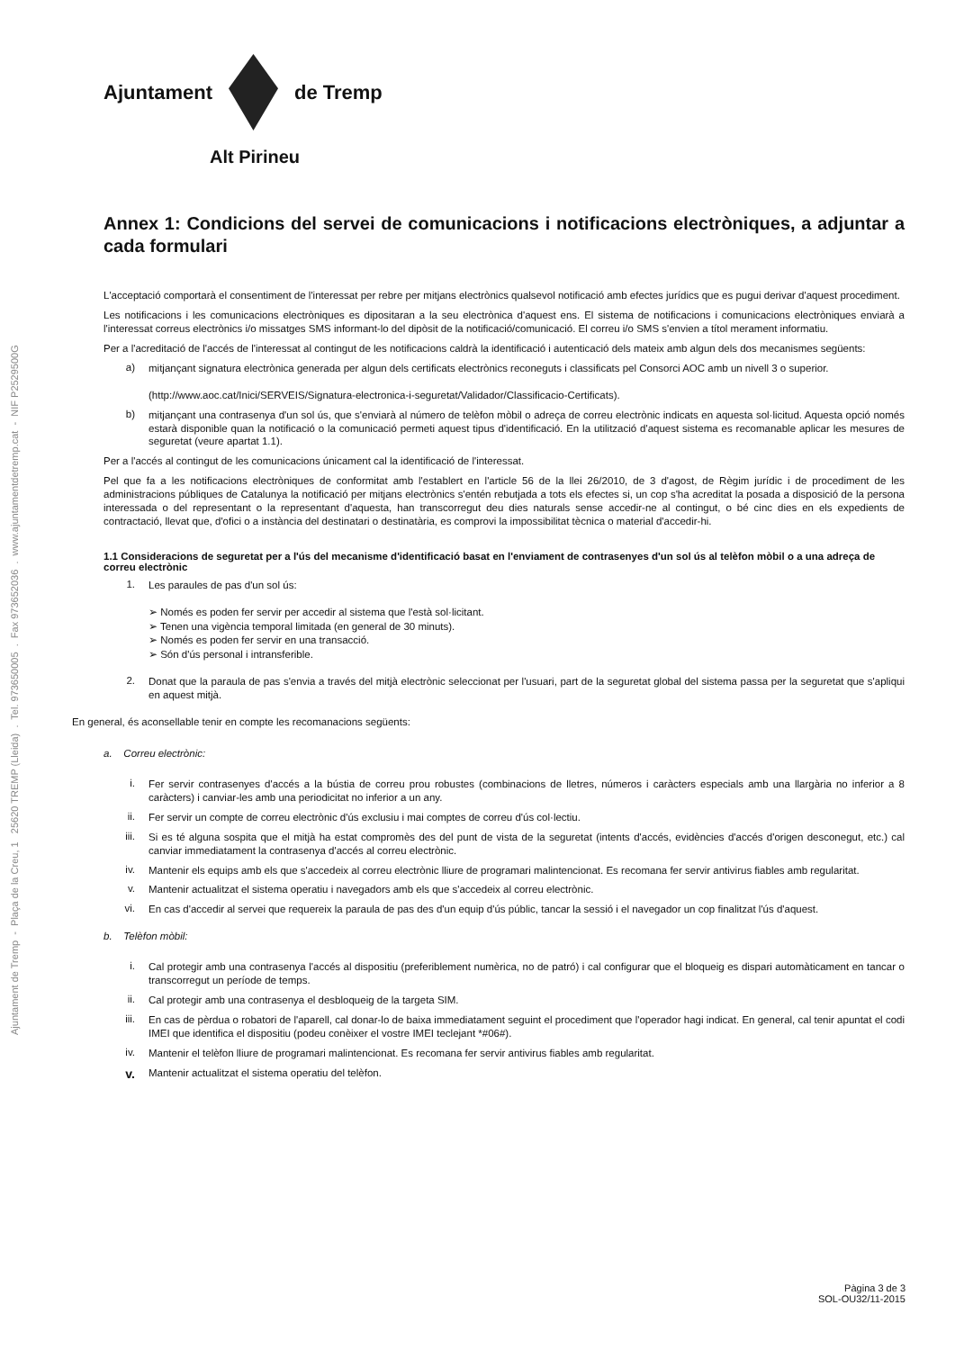Ajuntament de Tremp - Plaça de la Creu, 1 25620 TREMP (Lleida) . Tel. 973650005 . Fax 973652036 . www.ajuntamentdetremp.cat - NIF P2529500G
Ajuntament de Tremp
Alt Pirineu
Annex 1: Condicions del servei de comunicacions i notificacions electròniques, a adjuntar a cada formulari
L'acceptació comportarà el consentiment de l'interessat per rebre per mitjans electrònics qualsevol notificació amb efectes jurídics que es pugui derivar d'aquest procediment.
Les notificacions i les comunicacions electròniques es dipositaran a la seu electrònica d'aquest ens. El sistema de notificacions i comunicacions electròniques enviarà a l'interessat correus electrònics i/o missatges SMS informant-lo del dipòsit de la notificació/comunicació. El correu i/o SMS s'envien a títol merament informatiu.
Per a l'acreditació de l'accés de l'interessat al contingut de les notificacions caldrà la identificació i autenticació dels mateix amb algun dels dos mecanismes següents:
a) mitjançant signatura electrònica generada per algun dels certificats electrònics reconeguts i classificats pel Consorci AOC amb un nivell 3 o superior.
(http://www.aoc.cat/Inici/SERVEIS/Signatura-electronica-i-seguretat/Validador/Classificacio-Certificats).
b) mitjançant una contrasenya d'un sol ús, que s'enviarà al número de telèfon mòbil o adreça de correu electrònic indicats en aquesta sol·licitud. Aquesta opció només estarà disponible quan la notificació o la comunicació permeti aquest tipus d'identificació. En la utilització d'aquest sistema es recomanable aplicar les mesures de seguretat (veure apartat 1.1).
Per a l'accés al contingut de les comunicacions únicament cal la identificació de l'interessat.
Pel que fa a les notificacions electròniques de conformitat amb l'establert en l'article 56 de la llei 26/2010, de 3 d'agost, de Règim jurídic i de procediment de les administracions públiques de Catalunya la notificació per mitjans electrònics s'entén rebutjada a tots els efectes si, un cop s'ha acreditat la posada a disposició de la persona interessada o del representant o la representant d'aquesta, han transcorregut deu dies naturals sense accedir-ne al contingut, o bé cinc dies en els expedients de contractació, llevat que, d'ofici o a instància del destinatari o destinatària, es comprovi la impossibilitat tècnica o material d'accedir-hi.
1.1 Consideracions de seguretat per a l'ús del mecanisme d'identificació basat en l'enviament de contrasenyes d'un sol ús al telèfon mòbil o a una adreça de correu electrònic
1. Les paraules de pas d'un sol ús:
➢ Només es poden fer servir per accedir al sistema que l'està sol·licitant.
➢ Tenen una vigència temporal limitada (en general de 30 minuts).
➢ Només es poden fer servir en una transacció.
➢ Són d'ús personal i intransferible.
2. Donat que la paraula de pas s'envia a través del mitjà electrònic seleccionat per l'usuari, part de la seguretat global del sistema passa per la seguretat que s'apliqui en aquest mitjà.
En general, és aconsellable tenir en compte les recomanacions següents:
a. Correu electrònic:
i. Fer servir contrasenyes d'accés a la bústia de correu prou robustes (combinacions de lletres, números i caràcters especials amb una llargària no inferior a 8 caràcters) i canviar-les amb una periodicitat no inferior a un any.
ii. Fer servir un compte de correu electrònic d'ús exclusiu i mai comptes de correu d'ús col·lectiu.
iii. Si es té alguna sospita que el mitjà ha estat compromès des del punt de vista de la seguretat (intents d'accés, evidències d'accés d'origen desconegut, etc.) cal canviar immediatament la contrasenya d'accés al correu electrònic.
iv. Mantenir els equips amb els que s'accedeix al correu electrònic lliure de programari malintencionat. Es recomana fer servir antivirus fiables amb regularitat.
v. Mantenir actualitzat el sistema operatiu i navegadors amb els que s'accedeix al correu electrònic.
vi. En cas d'accedir al servei que requereix la paraula de pas des d'un equip d'ús públic, tancar la sessió i el navegador un cop finalitzat l'ús d'aquest.
b. Telèfon mòbil:
i. Cal protegir amb una contrasenya l'accés al dispositiu (preferiblement numèrica, no de patró) i cal configurar que el bloqueig es dispari automàticament en tancar o transcorregut un període de temps.
ii. Cal protegir amb una contrasenya el desbloqueig de la targeta SIM.
iii. En cas de pèrdua o robatori de l'aparell, cal donar-lo de baixa immediatament seguint el procediment que l'operador hagi indicat. En general, cal tenir apuntat el codi IMEI que identifica el dispositiu (podeu conèixer el vostre IMEI teclejant *#06#).
iv. Mantenir el telèfon lliure de programari malintencionat. Es recomana fer servir antivirus fiables amb regularitat.
v. Mantenir actualitzat el sistema operatiu del telèfon.
Pàgina 3 de 3
SOL-OU32/11-2015